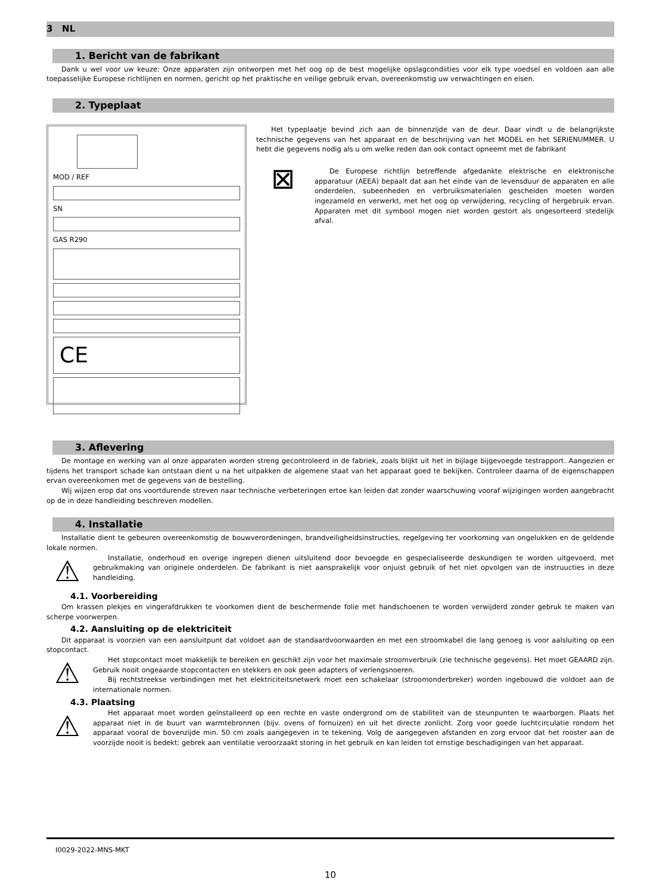3 NL
1. Bericht van de fabrikant
Dank u wel voor uw keuze: Onze apparaten zijn ontworpen met het oog op de best mogelijke opslagcondiities voor elk type voedsel en voldoen aan alle toepasselijke Europese richtlijnen en normen, gericht op het praktische en veilige gebruik ervan, overeenkomstig uw verwachtingen en eisen.
2. Typeplaat
MOD / REF
SN
GAS R290
CE
Het typeplaatje bevind zich aan de binnenzijde van de deur. Daar vindt u de belangrijkste technische gegevens van het apparaat en de beschrijving van het MODEL en het SERIENUMMER. U hebt die gegevens nodig als u om welke reden dan ook contact opneemt met de fabrikant
⊠
De Europese richtlijn betreffende afgedankte elektrische en elektronische apparatuur (AEEA) bepaalt dat aan het einde van de levensduur de apparaten en alle onderdelen, subeenheden en verbruiksmaterialen gescheiden moeten worden ingezameld en verwerkt, met het oog op verwijdering, recycling of hergebruik ervan. Apparaten met dit symbool mogen niet worden gestort als ongesorteerd stedelijk afval.
3. Aflevering
De montage en werking van al onze apparaten worden streng gecontroleerd in de fabriek, zoals blijkt uit het in bijlage bijgevoegde testrapport. Aangezien er tijdens het transport schade kan ontstaan dient u na het uitpakken de algemene staat van het apparaat goed te bekijken. Controleer daarna of de eigenschappen ervan overeenkomen met de gegevens van de bestelling.
Wij wijzen erop dat ons voortdurende streven naar technische verbeteringen ertoe kan leiden dat zonder waarschuwing vooraf wijzigingen worden aangebracht op de in deze handleiding beschreven modellen.
4. Installatie
Installatie dient te gebeuren overeenkomstig de bouwverordeningen, brandveiligheidsinstructies, regelgeving ter voorkoming van ongelukken en de geldende lokale normen.
⚠
Installatie, onderhoud en overige ingrepen dienen uitsluitend door bevoegde en gespecialiseerde deskundigen te worden uitgevoerd, met gebruikmaking van originele onderdelen. De fabrikant is niet aansprakelijk voor onjuist gebruik of het niet opvolgen van de instruucties in deze handleiding.
4.1. Voorbereiding
Om krassen plekjes en vingerafdrukken te voorkomen dient de beschermende folie met handschoenen te worden verwijderd zonder gebruk te maken van scherpe voorwerpen.
4.2. Aansluiting op de elektriciteit
Dit apparaat is voorzien van een aansluitpunt dat voldoet aan de standaardvoorwaarden en met een stroomkabel die lang genoeg is voor aalsluiting op een stopcontact.
⚠
Het stopcontact moet makkelijk te bereiken en geschikt zijn voor het maximale stroomverbruik (zie technische gegevens). Het moet GEAARD zijn. Gebruik nooit ongeaarde stopcontacten en stekkers en ook geen adapters of verlengsnoeren.
Bij rechtstreekse verbindingen met het elektriciteitsnetwerk moet een schakelaar (stroomonderbreker) worden ingebouwd die voldoet aan de internationale normen.
4.3. Plaatsing
⚠
Het apparaat moet worden geïnstalleerd op een rechte en vaste ondergrond om de stabiliteit van de steunpunten te waarborgen. Plaats het apparaat niet in de buurt van warmtebronnen (bijv. ovens of fornuizen) en uit het directe zonlicht. Zorg voor goede luchtcirculatie rondom het apparaat vooral de bovenzijde min. 50 cm zoals aangegeven in te tekening. Volg de aangegeven afstanden en zorg ervoor dat het rooster aan de voorzijde nooit is bedekt: gebrek aan ventilatie veroorzaakt storing in het gebruik en kan leiden tot ernstige beschadigingen van het apparaat.
I0029-2022-MNS-MKT
10